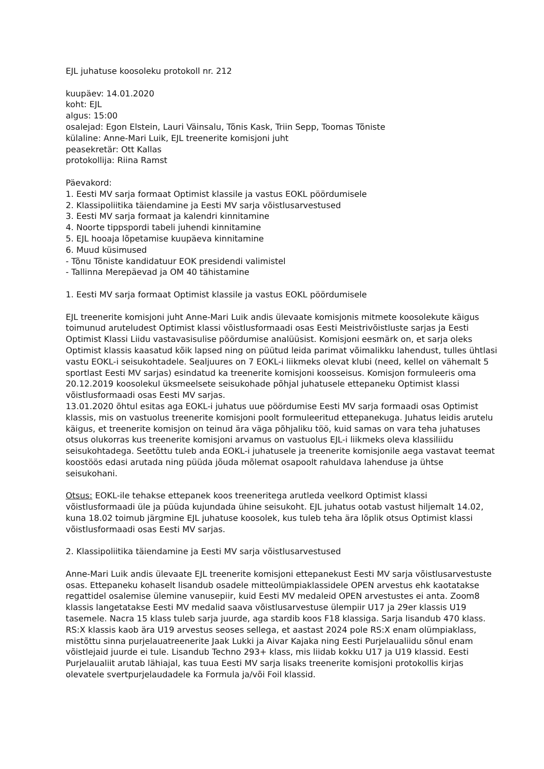EJL juhatuse koosoleku protokoll nr. 212
kuupäev: 14.01.2020
koht: EJL
algus: 15:00
osalejad: Egon Elstein, Lauri Väinsalu, Tõnis Kask, Triin Sepp, Toomas Tõniste
külaline: Anne-Mari Luik, EJL treenerite komisjoni juht
peasekretär: Ott Kallas
protokollija: Riina Ramst
Päevakord:
1. Eesti MV sarja formaat Optimist klassile ja vastus EOKL pöördumisele
2. Klassipoliitika täiendamine ja Eesti MV sarja võistlusarvestused
3. Eesti MV sarja formaat ja kalendri kinnitamine
4. Noorte tippspordi tabeli juhendi kinnitamine
5. EJL hooaja lõpetamise kuupäeva kinnitamine
6. Muud küsimused
- Tõnu Tõniste kandidatuur EOK presidendi valimistel
- Tallinna Merepäevad ja OM 40 tähistamine
1. Eesti MV sarja formaat Optimist klassile ja vastus EOKL pöördumisele
EJL treenerite komisjoni juht Anne-Mari Luik andis ülevaate komisjonis mitmete koosolekute käigus toimunud aruteludest Optimist klassi võistlusformaadi osas Eesti Meistrivõistluste sarjas ja Eesti Optimist Klassi Liidu vastavasisulise pöördumise analüüsist. Komisjoni eesmärk on, et sarja oleks Optimist klassis kaasatud kõik lapsed ning on püütud leida parimat võimalikku lahendust, tulles ühtlasi vastu EOKL-i seisukohtadele. Sealjuures on 7 EOKL-i liikmeks olevat klubi (need, kellel on vähemalt 5 sportlast Eesti MV sarjas) esindatud ka treenerite komisjoni koosseisus. Komisjon formuleeris oma 20.12.2019 koosolekul üksmeelsete seisukohade põhjal juhatusele ettepaneku Optimist klassi võistlusformaadi osas Eesti MV sarjas.
13.01.2020 õhtul esitas aga EOKL-i juhatus uue pöördumise Eesti MV sarja formaadi osas Optimist klassis, mis on vastuolus treenerite komisjoni poolt formuleeritud ettepanekuga. Juhatus leidis arutelu käigus, et treenerite komisjon on teinud ära väga põhjaliku töö, kuid samas on vara teha juhatuses otsus olukorras kus treenerite komisjoni arvamus on vastuolus EJL-i liikmeks oleva klassiliidu seisukohtadega. Seetõttu tuleb anda EOKL-i juhatusele ja treenerite komisjonile aega vastavat teemat koostöös edasi arutada ning püüda jõuda mõlemat osapoolt rahuldava lahenduse ja ühtse seisukohani.
Otsus: EOKL-ile tehakse ettepanek koos treeneritega arutleda veelkord Optimist klassi võistlusformaadi üle ja püüda kujundada ühine seisukoht. EJL juhatus ootab vastust hiljemalt 14.02, kuna 18.02 toimub järgmine EJL juhatuse koosolek, kus tuleb teha ära lõplik otsus Optimist klassi võistlusformaadi osas Eesti MV sarjas.
2. Klassipoliitika täiendamine ja Eesti MV sarja võistlusarvestused
Anne-Mari Luik andis ülevaate EJL treenerite komisjoni ettepanekust Eesti MV sarja võistlusarvestuste osas. Ettepaneku kohaselt lisandub osadele mitteolümpiaklassidele OPEN arvestus ehk kaotatakse regattidel osalemise ülemine vanusepiir, kuid Eesti MV medaleid OPEN arvestustes ei anta. Zoom8 klassis langetatakse Eesti MV medalid saava võistlusarvestuse ülempiir U17 ja 29er klassis U19 tasemele. Nacra 15 klass tuleb sarja juurde, aga stardib koos F18 klassiga. Sarja lisandub 470 klass. RS:X klassis kaob ära U19 arvestus seoses sellega, et aastast 2024 pole RS:X enam olümpiaklass, mistõttu sinna purjelauatreenerite Jaak Lukki ja Aivar Kajaka ning Eesti Purjelaualiidu sõnul enam võistlejaid juurde ei tule. Lisandub Techno 293+ klass, mis liidab kokku U17 ja U19 klassid. Eesti Purjelaualiit arutab lähiajal, kas tuua Eesti MV sarja lisaks treenerite komisjoni protokollis kirjas olevatele svertpurjelaudadele ka Formula ja/või Foil klassid.